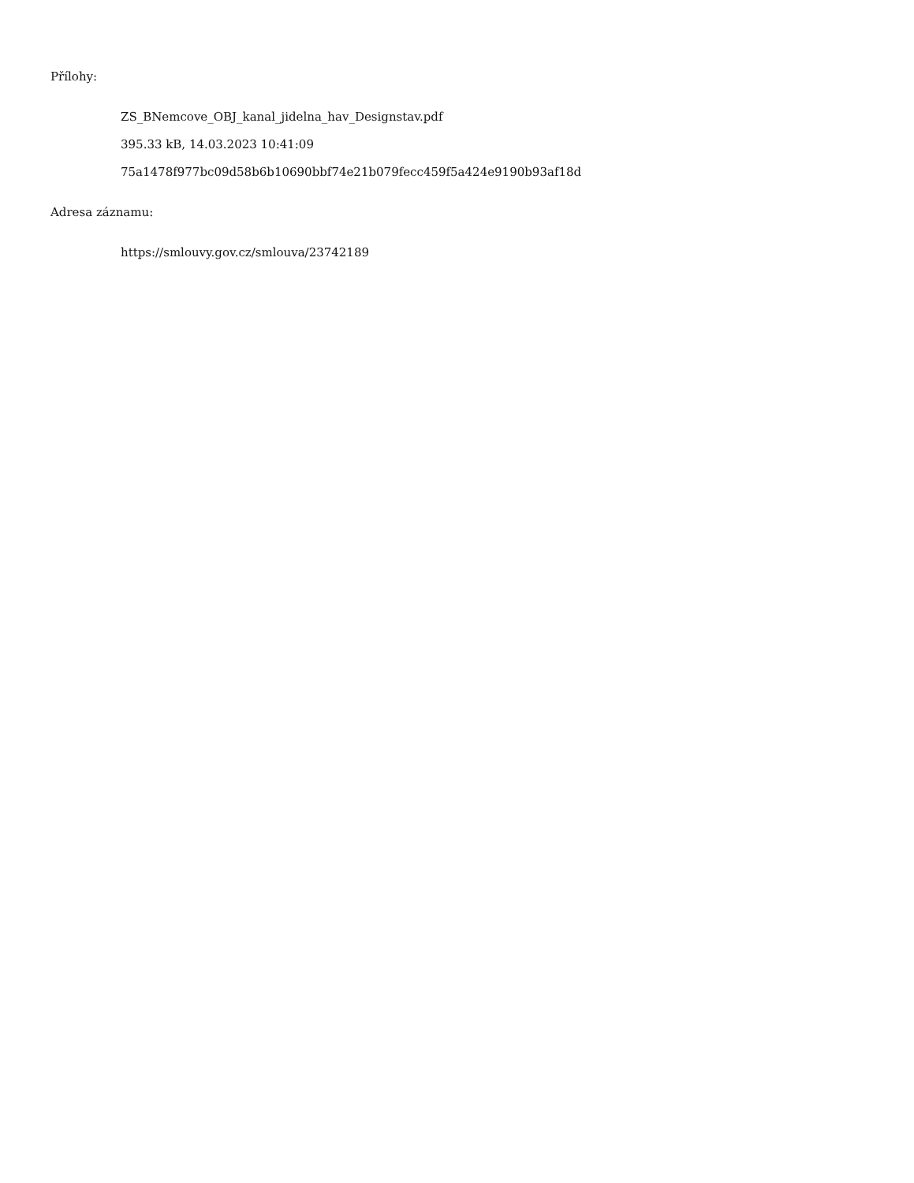Přílohy:
ZS_BNemcove_OBJ_kanal_jidelna_hav_Designstav.pdf
395.33 kB, 14.03.2023 10:41:09
75a1478f977bc09d58b6b10690bbf74e21b079fecc459f5a424e9190b93af18d
Adresa záznamu:
https://smlouvy.gov.cz/smlouva/23742189